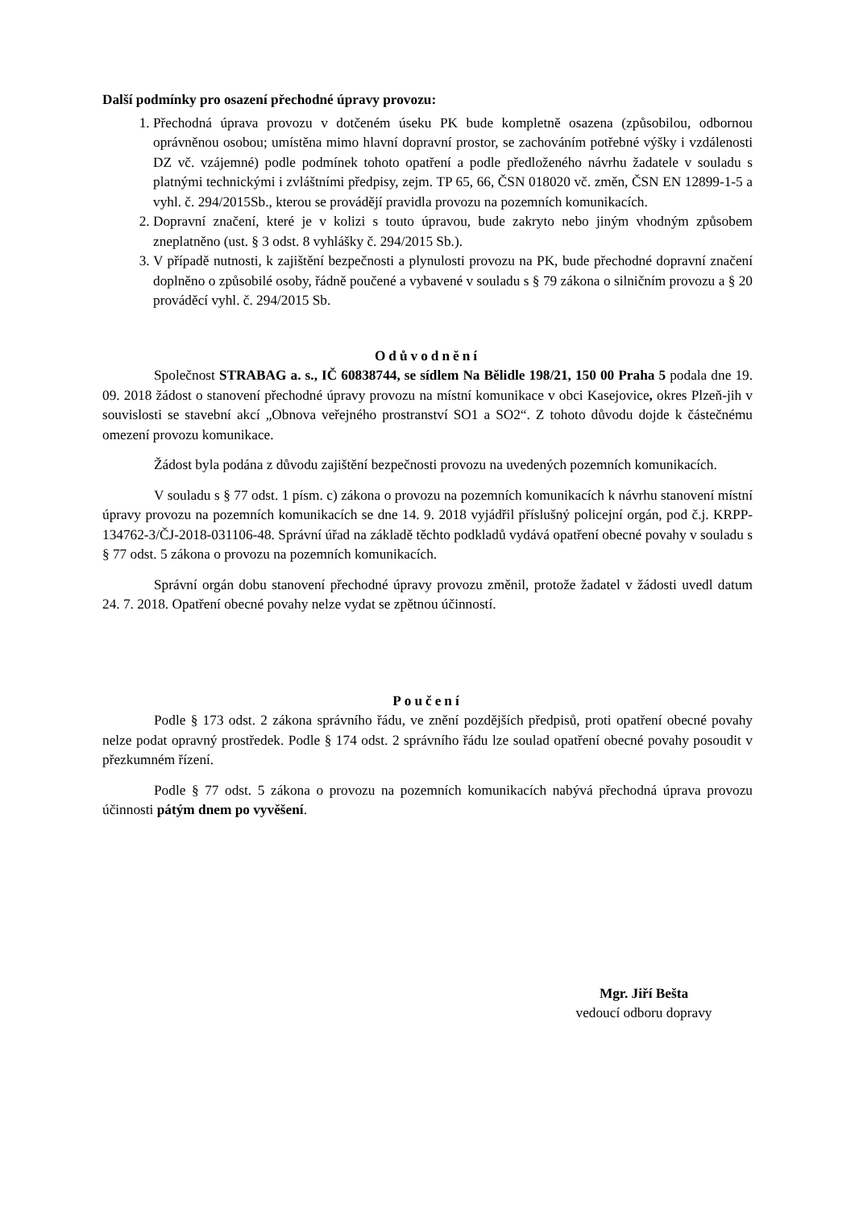Další podmínky pro osazení přechodné úpravy provozu:
1. Přechodná úprava provozu v dotčeném úseku PK bude kompletně osazena (způsobilou, odbornou oprávněnou osobou; umístěna mimo hlavní dopravní prostor, se zachováním potřebné výšky i vzdálenosti DZ vč. vzájemné) podle podmínek tohoto opatření a podle předloženého návrhu žadatele v souladu s platnými technickými i zvláštními předpisy, zejm. TP 65, 66, ČSN 018020 vč. změn, ČSN EN 12899-1-5 a vyhl. č. 294/2015Sb., kterou se provádějí pravidla provozu na pozemních komunikacích.
2. Dopravní značení, které je v kolizi s touto úpravou, bude zakryto nebo jiným vhodným způsobem zneplatněno (ust. § 3 odst. 8 vyhlášky č. 294/2015 Sb.).
3. V případě nutnosti, k zajištění bezpečnosti a plynulosti provozu na PK, bude přechodné dopravní značení doplněno o způsobilé osoby, řádně poučené a vybavené v souladu s § 79 zákona o silničním provozu a § 20 prováděcí vyhl. č. 294/2015 Sb.
Odůvodnění
Společnost STRABAG a. s., IČ 60838744, se sídlem Na Bělidle 198/21, 150 00 Praha 5 podala dne 19. 09. 2018 žádost o stanovení přechodné úpravy provozu na místní komunikace v obci Kasejovice, okres Plzeň-jih v souvislosti se stavební akcí „Obnova veřejného prostranství SO1 a SO2“. Z tohoto důvodu dojde k částečnému omezení provozu komunikace.
Žádost byla podána z důvodu zajištění bezpečnosti provozu na uvedených pozemních komunikacích.
V souladu s § 77 odst. 1 písm. c) zákona o provozu na pozemních komunikacích k návrhu stanovení místní úpravy provozu na pozemních komunikacích se dne 14. 9. 2018 vyjádřil příslušný policejní orgán, pod č.j. KRPP-134762-3/ČJ-2018-031106-48. Správní úřad na základě těchto podkladů vydává opatření obecné povahy v souladu s § 77 odst. 5 zákona o provozu na pozemních komunikacích.
Správní orgán dobu stanovení přechodné úpravy provozu změnil, protože žadatel v žádosti uvedl datum 24. 7. 2018. Opatření obecné povahy nelze vydat se zpětnou účinností.
Poučení
Podle § 173 odst. 2 zákona správního řádu, ve znění pozdějších předpisů, proti opatření obecné povahy nelze podat opravný prostředek. Podle § 174 odst. 2 správního řádu lze soulad opatření obecné povahy posoudit v přezkumném řízení.
Podle § 77 odst. 5 zákona o provozu na pozemních komunikacích nabývá přechodná úprava provozu účinnosti pátým dnem po vyvěšení.
Mgr. Jiří Bešta
vedoucí odboru dopravy